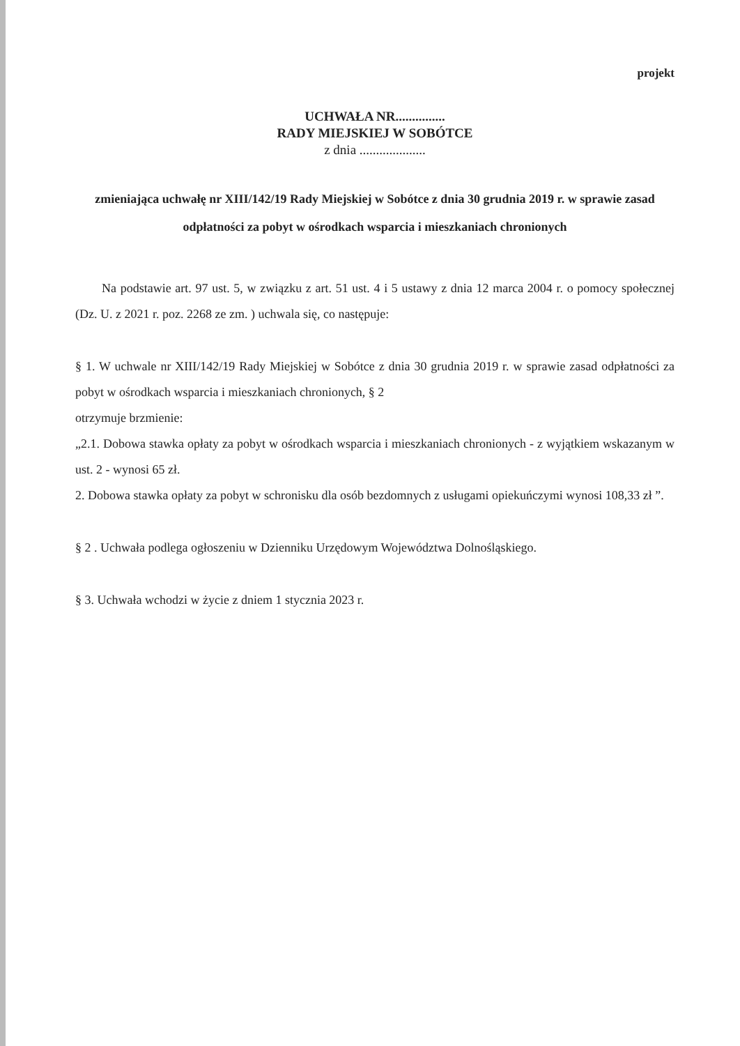projekt
UCHWAŁA NR...............
RADY MIEJSKIEJ W SOBÓTCE
z dnia ....................
zmieniająca uchwałę nr XIII/142/19 Rady Miejskiej w Sobótce z dnia 30 grudnia 2019 r. w sprawie zasad odpłatności za pobyt w ośrodkach wsparcia i mieszkaniach chronionych
Na podstawie art. 97 ust. 5, w związku z art. 51 ust. 4 i 5 ustawy z dnia 12 marca 2004 r. o pomocy społecznej (Dz. U. z 2021 r. poz. 2268 ze zm. ) uchwala się, co następuje:
§ 1. W uchwale nr XIII/142/19 Rady Miejskiej w Sobótce z dnia 30 grudnia 2019 r. w sprawie zasad odpłatności za pobyt w ośrodkach wsparcia i mieszkaniach chronionych, § 2
otrzymuje brzmienie:
„2.1. Dobowa stawka opłaty za pobyt w ośrodkach wsparcia i mieszkaniach chronionych - z wyjątkiem wskazanym w ust. 2 - wynosi 65 zł.
2. Dobowa stawka opłaty za pobyt w schronisku dla osób bezdomnych z usługami opiekuńczymi wynosi 108,33 zł ”.
§ 2 . Uchwała podlega ogłoszeniu w Dzienniku Urzędowym Województwa Dolnośląskiego.
§ 3. Uchwała wchodzi w życie z dniem 1 stycznia 2023 r.